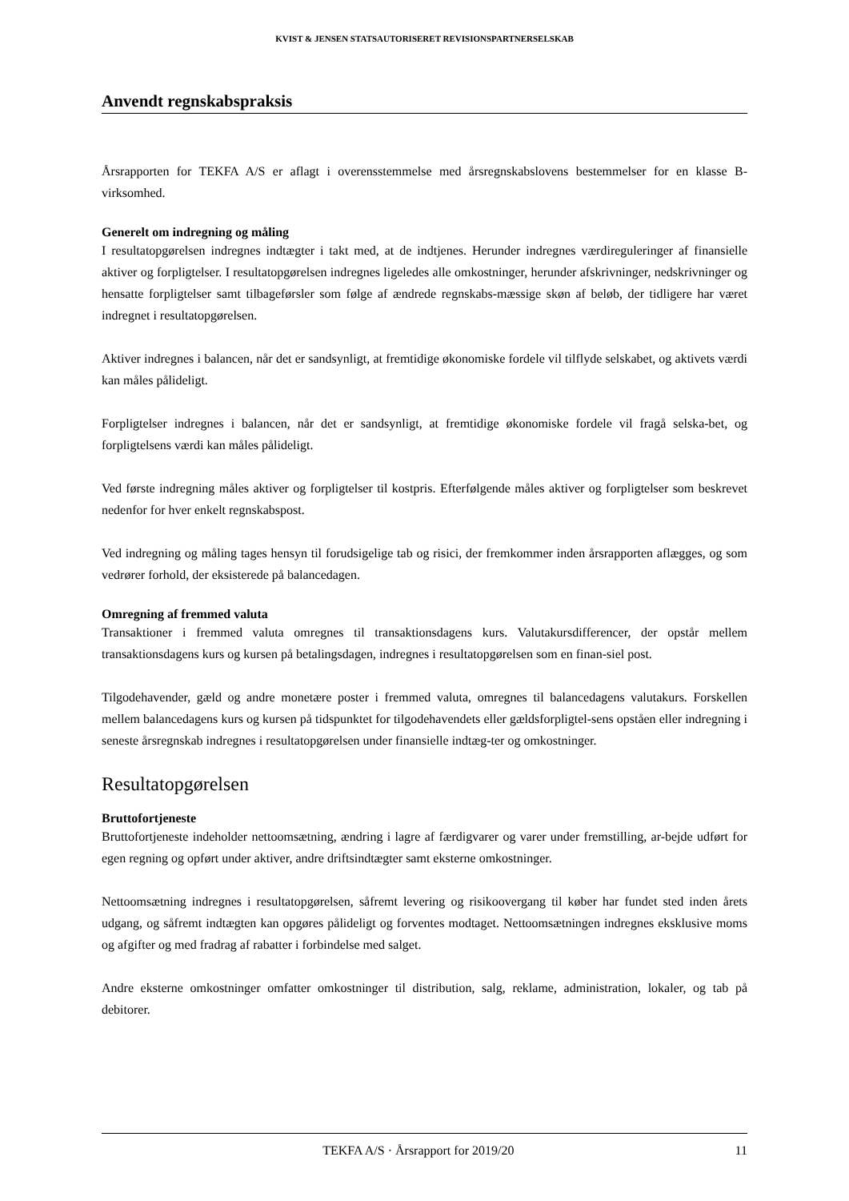KVIST & JENSEN STATSAUTORISERET REVISIONSPARTNERSELSKAB
Anvendt regnskabspraksis
Årsrapporten for TEKFA A/S er aflagt i overensstemmelse med årsregnskabslovens bestemmelser for en klasse B-virksomhed.
Generelt om indregning og måling
I resultatopgørelsen indregnes indtægter i takt med, at de indtjenes. Herunder indregnes værdireguleringer af finansielle aktiver og forpligtelser. I resultatopgørelsen indregnes ligeledes alle omkostninger, herunder afskrivninger, nedskrivninger og hensatte forpligtelser samt tilbageførsler som følge af ændrede regnskabs-mæssige skøn af beløb, der tidligere har været indregnet i resultatopgørelsen.
Aktiver indregnes i balancen, når det er sandsynligt, at fremtidige økonomiske fordele vil tilflyde selskabet, og aktivets værdi kan måles pålideligt.
Forpligtelser indregnes i balancen, når det er sandsynligt, at fremtidige økonomiske fordele vil fragå selska-bet, og forpligtelsens værdi kan måles pålideligt.
Ved første indregning måles aktiver og forpligtelser til kostpris. Efterfølgende måles aktiver og forpligtelser som beskrevet nedenfor for hver enkelt regnskabspost.
Ved indregning og måling tages hensyn til forudsigelige tab og risici, der fremkommer inden årsrapporten aflægges, og som vedrører forhold, der eksisterede på balancedagen.
Omregning af fremmed valuta
Transaktioner i fremmed valuta omregnes til transaktionsdagens kurs. Valutakursdifferencer, der opstår mellem transaktionsdagens kurs og kursen på betalingsdagen, indregnes i resultatopgørelsen som en finan-siel post.
Tilgodehavender, gæld og andre monetære poster i fremmed valuta, omregnes til balancedagens valutakurs. Forskellen mellem balancedagens kurs og kursen på tidspunktet for tilgodehavendets eller gældsforpligtel-sens opståen eller indregning i seneste årsregnskab indregnes i resultatopgørelsen under finansielle indtæg-ter og omkostninger.
Resultatopgørelsen
Bruttofortjeneste
Bruttofortjeneste indeholder nettoomsætning, ændring i lagre af færdigvarer og varer under fremstilling, ar-bejde udført for egen regning og opført under aktiver, andre driftsindtægter samt eksterne omkostninger.
Nettoomsætning indregnes i resultatopgørelsen, såfremt levering og risikoovergang til køber har fundet sted inden årets udgang, og såfremt indtægten kan opgøres pålideligt og forventes modtaget. Nettoomsætningen indregnes eksklusive moms og afgifter og med fradrag af rabatter i forbindelse med salget.
Andre eksterne omkostninger omfatter omkostninger til distribution, salg, reklame, administration, lokaler, og tab på debitorer.
TEKFA A/S · Årsrapport for 2019/20 11